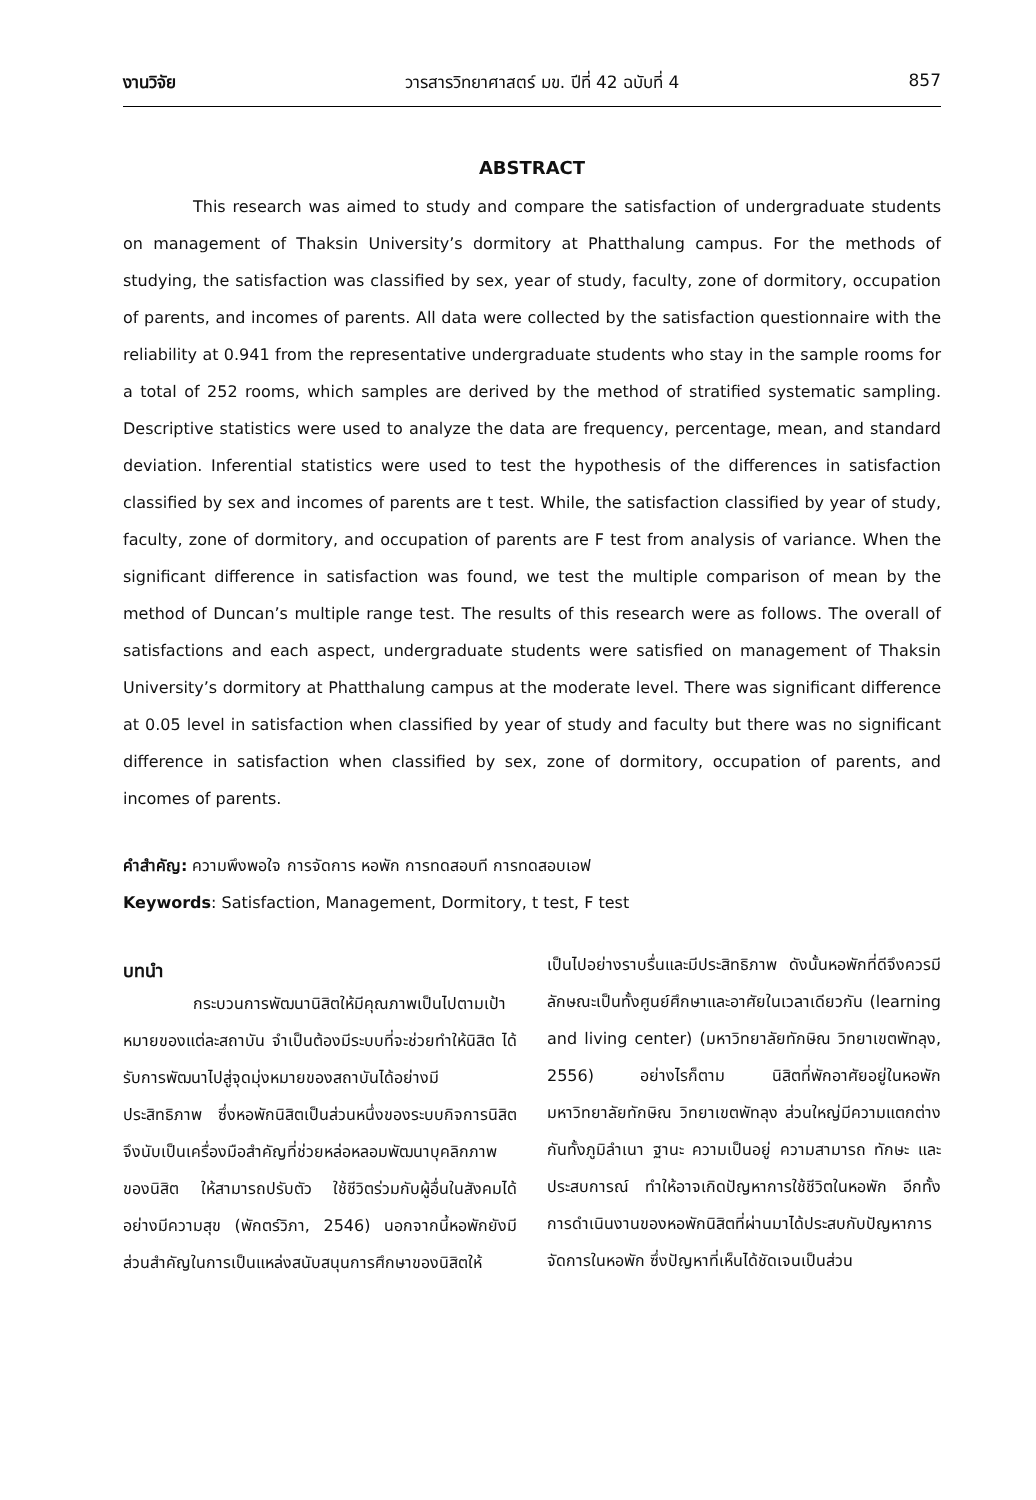งานวิจัย วารสารวิทยาศาสตร์ มข. ปีที่ 42 ฉบับที่ 4 857
ABSTRACT
This research was aimed to study and compare the satisfaction of undergraduate students on management of Thaksin University’s dormitory at Phatthalung campus. For the methods of studying, the satisfaction was classified by sex, year of study, faculty, zone of dormitory, occupation of parents, and incomes of parents. All data were collected by the satisfaction questionnaire with the reliability at 0.941 from the representative undergraduate students who stay in the sample rooms for a total of 252 rooms, which samples are derived by the method of stratified systematic sampling. Descriptive statistics were used to analyze the data are frequency, percentage, mean, and standard deviation. Inferential statistics were used to test the hypothesis of the differences in satisfaction classified by sex and incomes of parents are t test. While, the satisfaction classified by year of study, faculty, zone of dormitory, and occupation of parents are F test from analysis of variance. When the significant difference in satisfaction was found, we test the multiple comparison of mean by the method of Duncan’s multiple range test. The results of this research were as follows. The overall of satisfactions and each aspect, undergraduate students were satisfied on management of Thaksin University’s dormitory at Phatthalung campus at the moderate level. There was significant difference at 0.05 level in satisfaction when classified by year of study and faculty but there was no significant difference in satisfaction when classified by sex, zone of dormitory, occupation of parents, and incomes of parents.
คำสำคัญ: ความพึงพอใจ การจัดการ หอพัก การทดสอบที การทดสอบเอฟ
Keywords: Satisfaction, Management, Dormitory, t test, F test
บทนำ
กระบวนการพัฒนานิสิตให้มีคุณภาพเป็นไปตามเป้าหมายของแต่ละสถาบัน จำเป็นต้องมีระบบที่จะช่วยทำให้นิสิต ได้รับการพัฒนาไปสู่จุดมุ่งหมายของสถาบันได้อย่างมีประสิทธิภาพ ซึ่งหอพักนิสิตเป็นส่วนหนึ่งของระบบกิจการนิสิต จึงนับเป็นเครื่องมือสำคัญที่ช่วยหล่อหลอมพัฒนาบุคลิกภาพของนิสิต ให้สามารถปรับตัว ใช้ชีวิตร่วมกับผู้อื่นในสังคมได้อย่างมีความสุข (พักตร์วิภา, 2546) นอกจากนี้หอพักยังมีส่วนสำคัญในการเป็นแหล่งสนับสนุนการศึกษาของนิสิตให้
เป็นไปอย่างราบรื่นและมีประสิทธิภาพ ดังนั้นหอพักที่ดีจึงควรมีลักษณะเป็นทั้งศูนย์ศึกษาและอาศัยในเวลาเดียวกัน (learning and living center) (มหาวิทยาลัยทักษิณ วิทยาเขตพัทลุง, 2556) อย่างไรก็ตาม นิสิตที่พักอาศัยอยู่ในหอพัก มหาวิทยาลัยทักษิณ วิทยาเขตพัทลุง ส่วนใหญ่มีความแตกต่างกันทั้งภูมิลำเนา ฐานะ ความเป็นอยู่ ความสามารถ ทักษะ และประสบการณ์ ทำให้อาจเกิดปัญหาการใช้ชีวิตในหอพัก อีกทั้งการดำเนินงานของหอพักนิสิตที่ผ่านมาได้ประสบกับปัญหาการจัดการในหอพัก ซึ่งปัญหาที่เห็นได้ชัดเจนเป็นส่วน